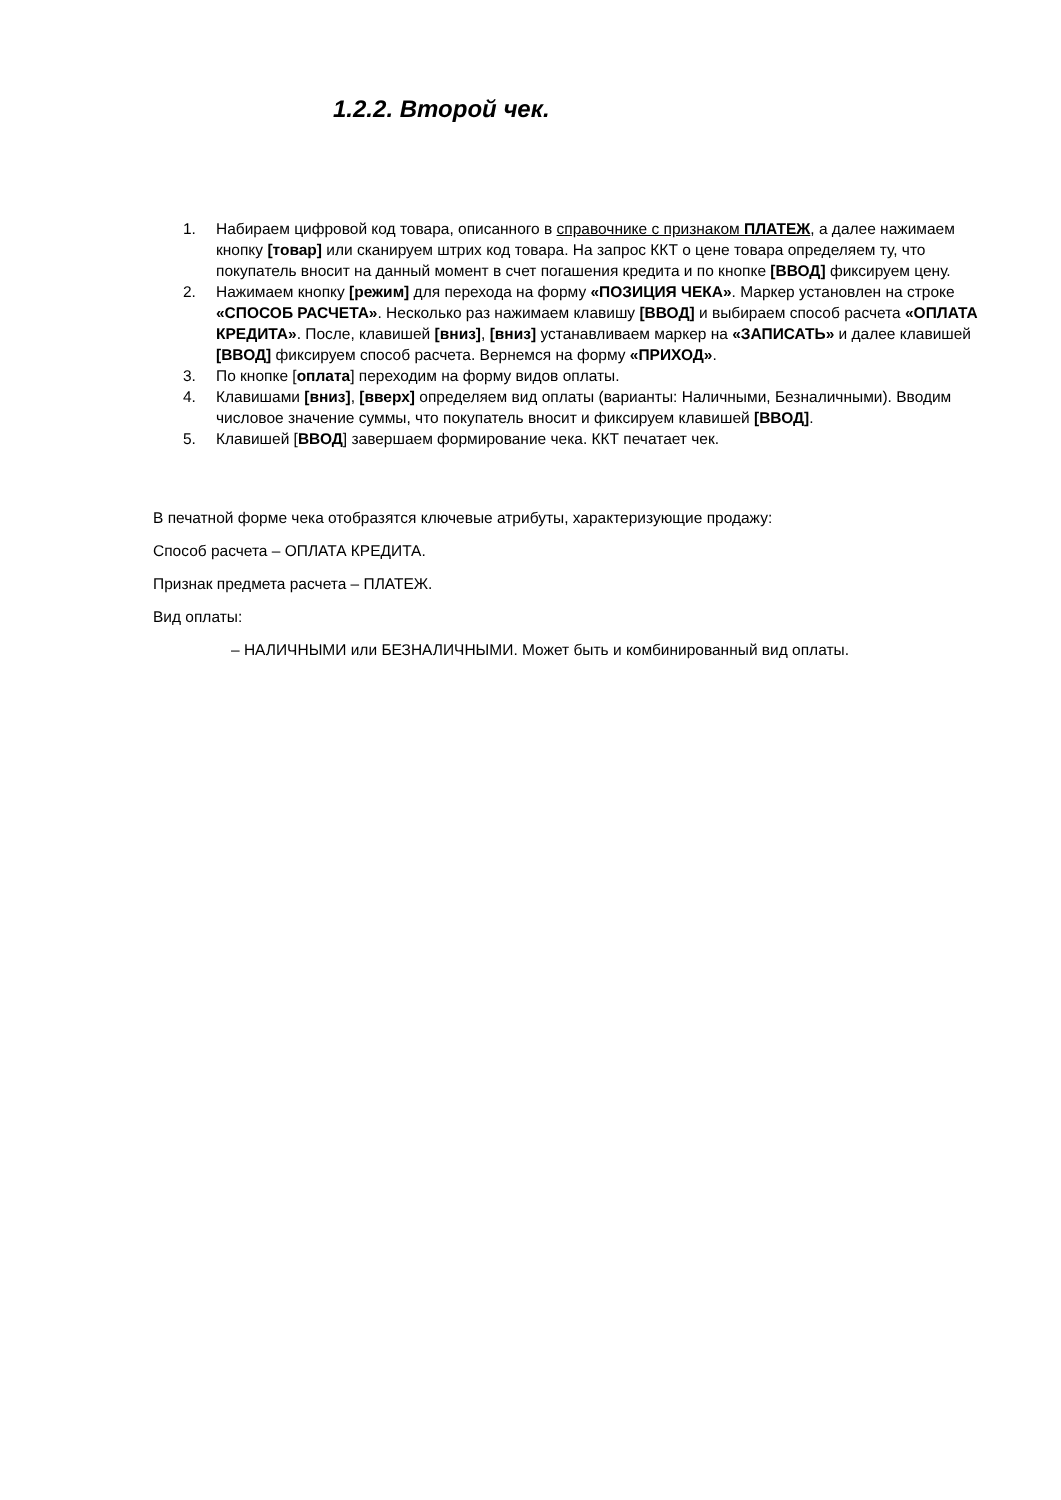1.2.2. Второй чек.
1. Набираем цифровой код товара, описанного в справочнике с признаком ПЛАТЕЖ, а далее нажимаем кнопку [товар] или сканируем штрих код товара. На запрос ККТ о цене товара определяем ту, что покупатель вносит на данный момент в счет погашения кредита и по кнопке [ВВОД] фиксируем цену.
2. Нажимаем кнопку [режим] для перехода на форму «ПОЗИЦИЯ ЧЕКА». Маркер установлен на строке «СПОСОБ РАСЧЕТА». Несколько раз нажимаем клавишу [ВВОД] и выбираем способ расчета «ОПЛАТА КРЕДИТА». После, клавишей [вниз], [вниз] устанавливаем маркер на «ЗАПИСАТЬ» и далее клавишей [ВВОД] фиксируем способ расчета. Вернемся на форму «ПРИХОД».
3. По кнопке [оплата] переходим на форму видов оплаты.
4. Клавишами [вниз], [вверх] определяем вид оплаты (варианты: Наличными, Безналичными). Вводим числовое значение суммы, что покупатель вносит и фиксируем клавишей [ВВОД].
5. Клавишей [ВВОД] завершаем формирование чека. ККТ печатает чек.
В печатной форме чека отобразятся ключевые атрибуты, характеризующие продажу:
Способ расчета – ОПЛАТА КРЕДИТА.
Признак предмета расчета – ПЛАТЕЖ.
Вид оплаты:
– НАЛИЧНЫМИ или БЕЗНАЛИЧНЫМИ. Может быть и комбинированный вид оплаты.